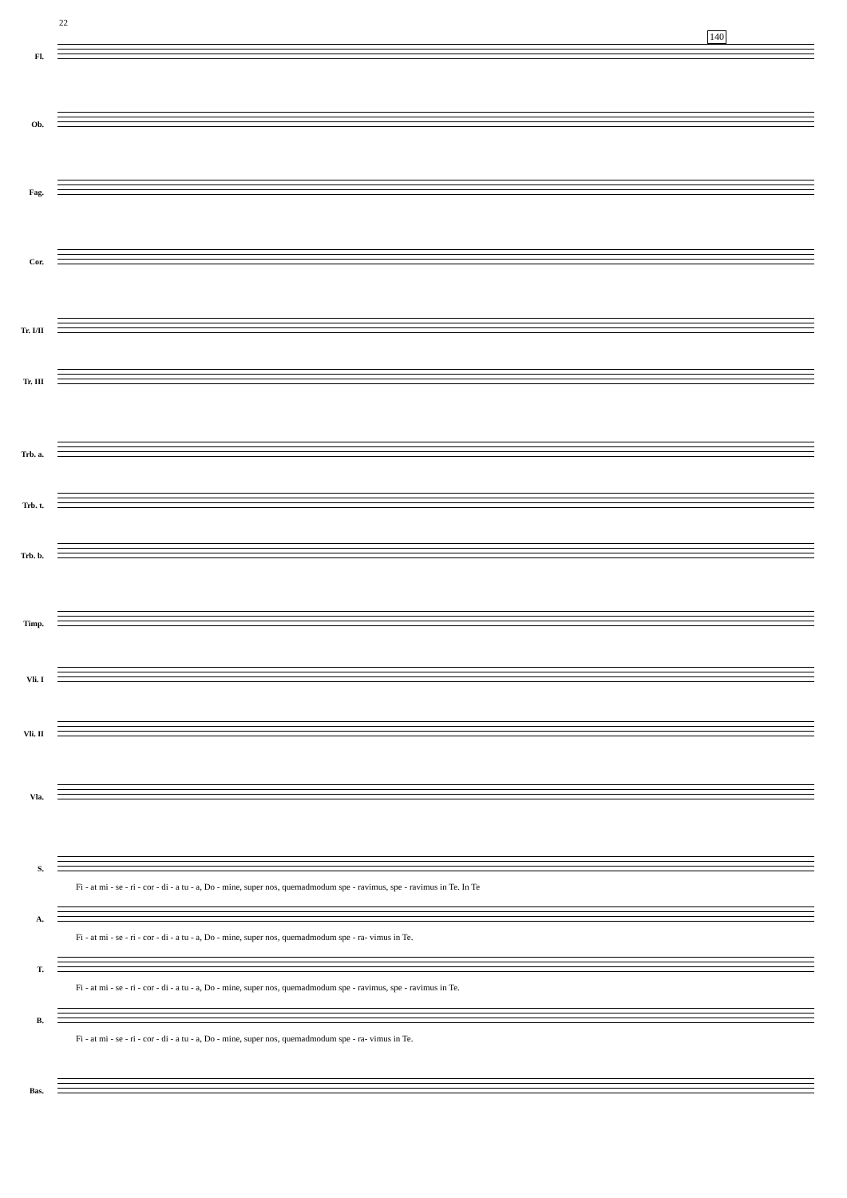22
140
Fl.
Ob.
Fag.
Cor.
Tr. I/II
Tr. III
Trb. a.
Trb. t.
Trb. b.
Timp.
Vli. I
Vli. II
Vla.
S.
Fi - at mi - se - ri - cor - di - a tu - a, Do - mine, super nos, quemadmodum spe - ravimus, spe - ravimus in Te. In Te
A.
Fi - at mi - se - ri - cor - di - a tu - a, Do - mine, super nos, quemadmodum spe - ra- vimus in Te.
T.
Fi - at mi - se - ri - cor - di - a tu - a, Do - mine, super nos, quemadmodum spe - ravimus, spe - ravimus in Te.
B.
Fi - at mi - se - ri - cor - di - a tu - a, Do - mine, super nos, quemadmodum spe - ra- vimus in Te.
Bas.